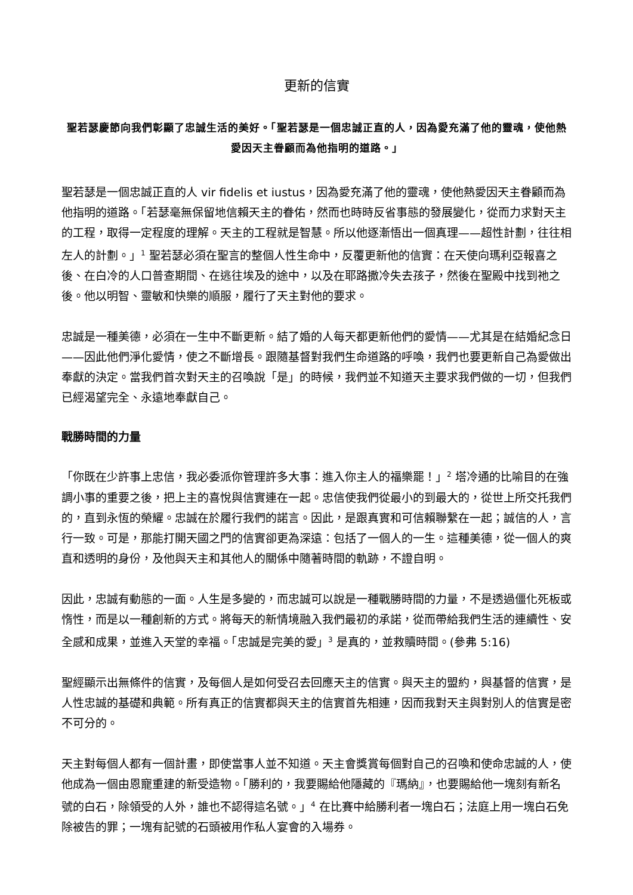更新的信實
聖若瑟慶節向我們彰顯了忠誠生活的美好。「聖若瑟是一個忠誠正直的人，因為愛充滿了他的靈魂，使他熱愛因天主眷顧而為他指明的道路。」
聖若瑟是一個忠誠正直的人 vir fidelis et iustus，因為愛充滿了他的靈魂，使他熱愛因天主眷顧而為他指明的道路。「若瑟毫無保留地信賴天主的眷佑，然而也時時反省事態的發展變化，從而力求對天主的工程，取得一定程度的理解。天主的工程就是智慧。所以他逐漸悟出一個真理——超性計劃，往往相左人的計劃。」<sup>1</sup> 聖若瑟必須在聖言的整個人性生命中，反覆更新他的信實：在天使向瑪利亞報喜之後、在白冷的人口普查期間、在逃往埃及的途中，以及在耶路撒冷失去孩子，然後在聖殿中找到祂之後。他以明智、靈敏和快樂的順服，履行了天主對他的要求。
忠誠是一種美德，必須在一生中不斷更新。結了婚的人每天都更新他們的愛情——尤其是在結婚紀念日——因此他們淨化愛情，使之不斷增長。跟隨基督對我們生命道路的呼喚，我們也要更新自己為愛做出奉獻的決定。當我們首次對天主的召喚說「是」的時候，我們並不知道天主要求我們做的一切，但我們已經渴望完全、永遠地奉獻自己。
戰勝時間的力量
「你既在少許事上忠信，我必委派你管理許多大事：進入你主人的福樂罷！」<sup>2</sup> 塔冷通的比喻目的在強調小事的重要之後，把上主的喜悅與信實連在一起。忠信使我們從最小的到最大的，從世上所交托我們的，直到永恆的榮耀。忠誠在於履行我們的諾言。因此，是跟真實和可信賴聯繫在一起；誠信的人，言行一致。可是，那能打開天國之門的信實卻更為深遠：包括了一個人的一生。這種美德，從一個人的爽直和透明的身份，及他與天主和其他人的關係中隨著時間的軌跡，不證自明。
因此，忠誠有動態的一面。人生是多變的，而忠誠可以說是一種戰勝時間的力量，不是透過僵化死板或惰性，而是以一種創新的方式。將每天的新情境融入我們最初的承諾，從而帶給我們生活的連續性、安全感和成果，並進入天堂的幸福。「忠誠是完美的愛」<sup>3</sup> 是真的，並救贖時間。(參弗 5:16)
聖經顯示出無條件的信實，及每個人是如何受召去回應天主的信實。與天主的盟約，與基督的信實，是人性忠誠的基礎和典範。所有真正的信實都與天主的信實首先相連，因而我對天主與對別人的信實是密不可分的。
天主對每個人都有一個計畫，即使當事人並不知道。天主會獎賞每個對自己的召喚和使命忠誠的人，使他成為一個由恩寵重建的新受造物。「勝利的，我要賜給他隱藏的『瑪納』，也要賜給他一塊刻有新名號的白石，除領受的人外，誰也不認得這名號。」<sup>4</sup> 在比賽中給勝利者一塊白石；法庭上用一塊白石免除被告的罪；一塊有記號的石頭被用作私人宴會的入場券。